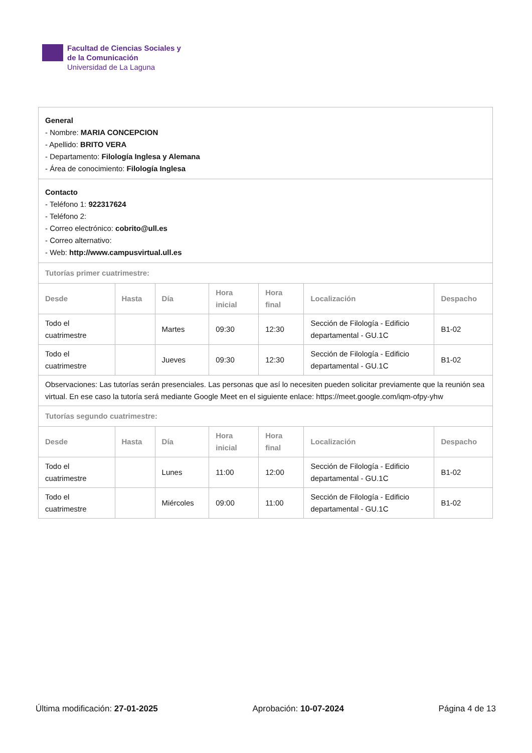Facultad de Ciencias Sociales y
de la Comunicación
Universidad de La Laguna
| General - Nombre: MARIA CONCEPCION - Apellido: BRITO VERA - Departamento: Filología Inglesa y Alemana - Área de conocimiento: Filología Inglesa | | | | | | |
| Contacto - Teléfono 1: 922317624 - Teléfono 2: - Correo electrónico: cobrito@ull.es - Correo alternativo: - Web: http://www.campusvirtual.ull.es | | | | | | |
| Tutorías primer cuatrimestre: | | | | | | |
| Desde | Hasta | Día | Hora inicial | Hora final | Localización | Despacho |
| Todo el cuatrimestre | | Martes | 09:30 | 12:30 | Sección de Filología - Edificio departamental - GU.1C | B1-02 |
| Todo el cuatrimestre | | Jueves | 09:30 | 12:30 | Sección de Filología - Edificio departamental - GU.1C | B1-02 |
| Observaciones: Las tutorías serán presenciales. Las personas que así lo necesiten pueden solicitar previamente que la reunión sea virtual. En ese caso la tutoría será mediante Google Meet en el siguiente enlace: https://meet.google.com/iqm-ofpy-yhw | | | | | | |
| Tutorías segundo cuatrimestre: | | | | | | |
| Desde | Hasta | Día | Hora inicial | Hora final | Localización | Despacho |
| Todo el cuatrimestre | | Lunes | 11:00 | 12:00 | Sección de Filología - Edificio departamental - GU.1C | B1-02 |
| Todo el cuatrimestre | | Miércoles | 09:00 | 11:00 | Sección de Filología - Edificio departamental - GU.1C | B1-02 |
Última modificación: 27-01-2025
Aprobación: 10-07-2024 Página 4 de 13